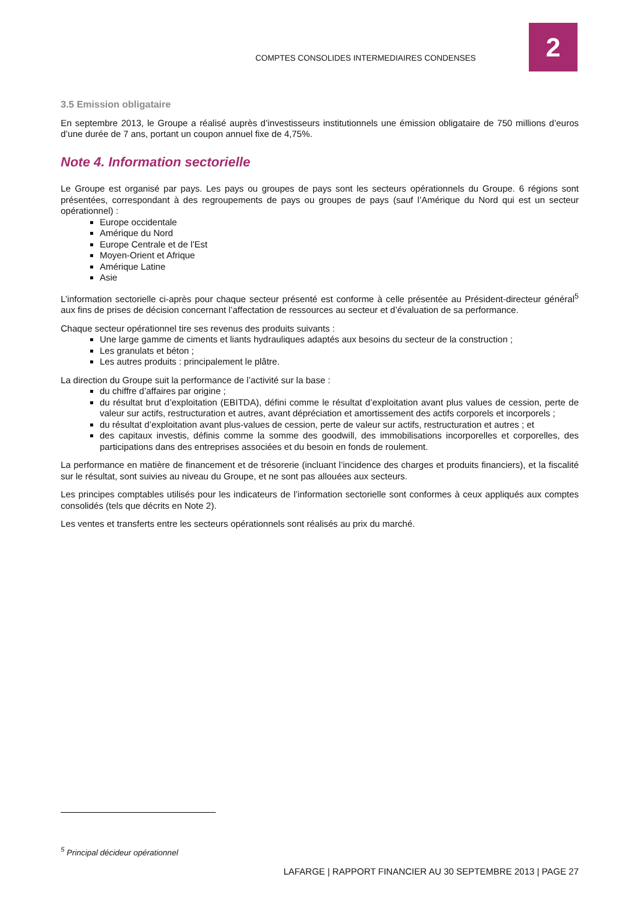COMPTES CONSOLIDES INTERMEDIAIRES CONDENSES
2
3.5 Emission obligataire
En septembre 2013, le Groupe a réalisé auprès d’investisseurs institutionnels une émission obligataire de 750 millions d’euros d’une durée de 7 ans, portant un coupon annuel fixe de 4,75%.
Note 4. Information sectorielle
Le Groupe est organisé par pays. Les pays ou groupes de pays sont les secteurs opérationnels du Groupe. 6 régions sont présentées, correspondant à des regroupements de pays ou groupes de pays (sauf l’Amérique du Nord qui est un secteur opérationnel) :
Europe occidentale
Amérique du Nord
Europe Centrale et de l’Est
Moyen-Orient et Afrique
Amérique Latine
Asie
L’information sectorielle ci-après pour chaque secteur présenté est conforme à celle présentée au Président-directeur général<sup>5</sup> aux fins de prises de décision concernant l’affectation de ressources au secteur et d’évaluation de sa performance.
Chaque secteur opérationnel tire ses revenus des produits suivants :
Une large gamme de ciments et liants hydrauliques adaptés aux besoins du secteur de la construction ;
Les granulats et béton ;
Les autres produits : principalement le plâtre.
La direction du Groupe suit la performance de l’activité sur la base :
du chiffre d’affaires par origine ;
du résultat brut d’exploitation (EBITDA), défini comme le résultat d’exploitation avant plus values de cession, perte de valeur sur actifs, restructuration et autres, avant dépréciation et amortissement des actifs corporels et incorporels ;
du résultat d’exploitation avant plus-values de cession, perte de valeur sur actifs, restructuration et autres ; et
des capitaux investis, définis comme la somme des goodwill, des immobilisations incorporelles et corporelles, des participations dans des entreprises associées et du besoin en fonds de roulement.
La performance en matière de financement et de trésorerie (incluant l’incidence des charges et produits financiers), et la fiscalité sur le résultat, sont suivies au niveau du Groupe, et ne sont pas allouées aux secteurs.
Les principes comptables utilisés pour les indicateurs de l’information sectorielle sont conformes à ceux appliqués aux comptes consolidés (tels que décrits en Note 2).
Les ventes et transferts entre les secteurs opérationnels sont réalisés au prix du marché.
<sup>5</sup> Principal décideur opérationnel
LAFARGE | RAPPORT FINANCIER AU 30 SEPTEMBRE 2013 | PAGE 27